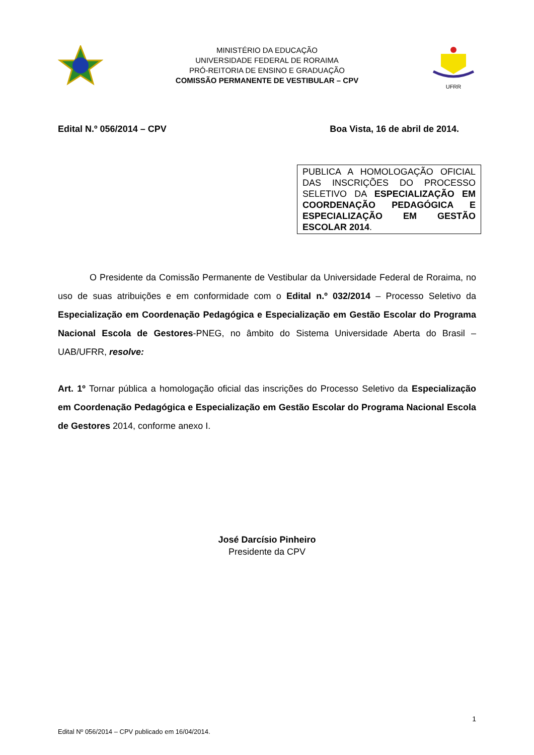MINISTÉRIO DA EDUCAÇÃO
UNIVERSIDADE FEDERAL DE RORAIMA
PRÓ-REITORIA DE ENSINO E GRADUAÇÃO
COMISSÃO PERMANENTE DE VESTIBULAR – CPV
UFRR
Edital N.º 056/2014 – CPV Boa Vista, 16 de abril de 2014.
PUBLICA A HOMOLOGAÇÃO OFICIAL DAS INSCRIÇÕES DO PROCESSO SELETIVO DA ESPECIALIZAÇÃO EM COORDENAÇÃO PEDAGÓGICA E ESPECIALIZAÇÃO EM GESTÃO ESCOLAR 2014.
O Presidente da Comissão Permanente de Vestibular da Universidade Federal de Roraima, no uso de suas atribuições e em conformidade com o Edital n.º 032/2014 – Processo Seletivo da Especialização em Coordenação Pedagógica e Especialização em Gestão Escolar do Programa Nacional Escola de Gestores-PNEG, no âmbito do Sistema Universidade Aberta do Brasil – UAB/UFRR, resolve:
Art. 1º Tornar pública a homologação oficial das inscrições do Processo Seletivo da Especialização em Coordenação Pedagógica e Especialização em Gestão Escolar do Programa Nacional Escola de Gestores 2014, conforme anexo I.
José Darcísio Pinheiro
Presidente da CPV
1
Edital Nº 056/2014 – CPV publicado em 16/04/2014.